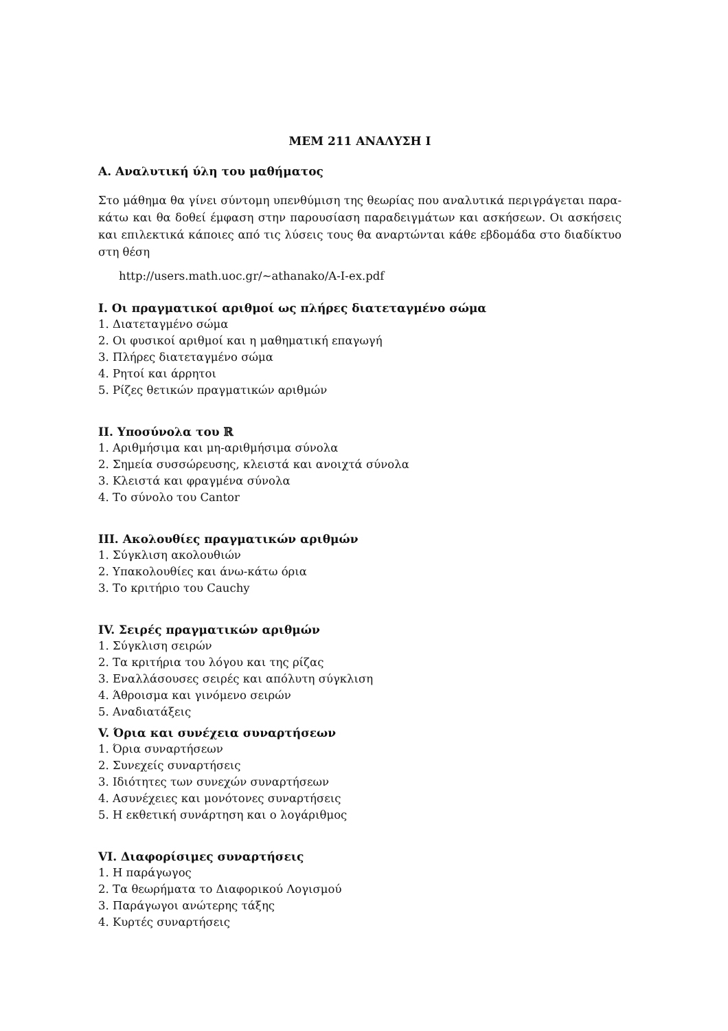MEM 211 ΑΝΑΛΥΣΗ Ι
A. Αναλυτική ύλη του μαθήματος
Στο μάθημα θα γίνει σύντομη υπενθύμιση της θεωρίας που αναλυτικά περιγράγεται παρα-κάτω και θα δοθεί έμφαση στην παρουσίαση παραδειγμάτων και ασκήσεων. Οι ασκήσεις και επιλεκτικά κάποιες από τις λύσεις τους θα αναρτώνται κάθε εβδομάδα στο διαδίκτυο στη θέση
http://users.math.uoc.gr/∼athanako/A-I-ex.pdf
I. Οι πραγματικοί αριθμοί ως πλήρες διατεταγμένο σώμα
1. Διατεταγμένο σώμα
2. Οι φυσικοί αριθμοί και η μαθηματική επαγωγή
3. Πλήρες διατεταγμένο σώμα
4. Ρητοί και άρρητοι
5. Ρίζες θετικών πραγματικών αριθμών
II. Υποσύνολα του ℝ
1. Αριθμήσιμα και μη-αριθμήσιμα σύνολα
2. Σημεία συσσώρευσης, κλειστά και ανοιχτά σύνολα
3. Κλειστά και φραγμένα σύνολα
4. Το σύνολο του Cantor
III. Ακολουθίες πραγματικών αριθμών
1. Σύγκλιση ακολουθιών
2. Υπακολουθίες και άνω-κάτω όρια
3. Το κριτήριο του Cauchy
IV. Σειρές πραγματικών αριθμών
1. Σύγκλιση σειρών
2. Τα κριτήρια του λόγου και της ρίζας
3. Εναλλάσουσες σειρές και απόλυτη σύγκλιση
4. Άθροισμα και γινόμενο σειρών
5. Αναδιατάξεις
V. Όρια και συνέχεια συναρτήσεων
1. Όρια συναρτήσεων
2. Συνεχείς συναρτήσεις
3. Ιδιότητες των συνεχών συναρτήσεων
4. Ασυνέχειες και μονότονες συναρτήσεις
5. Η εκθετική συνάρτηση και ο λογάριθμος
VI. Διαφορίσιμες συναρτήσεις
1. Η παράγωγος
2. Τα θεωρήματα το Διαφορικού Λογισμού
3. Παράγωγοι ανώτερης τάξης
4. Κυρτές συναρτήσεις